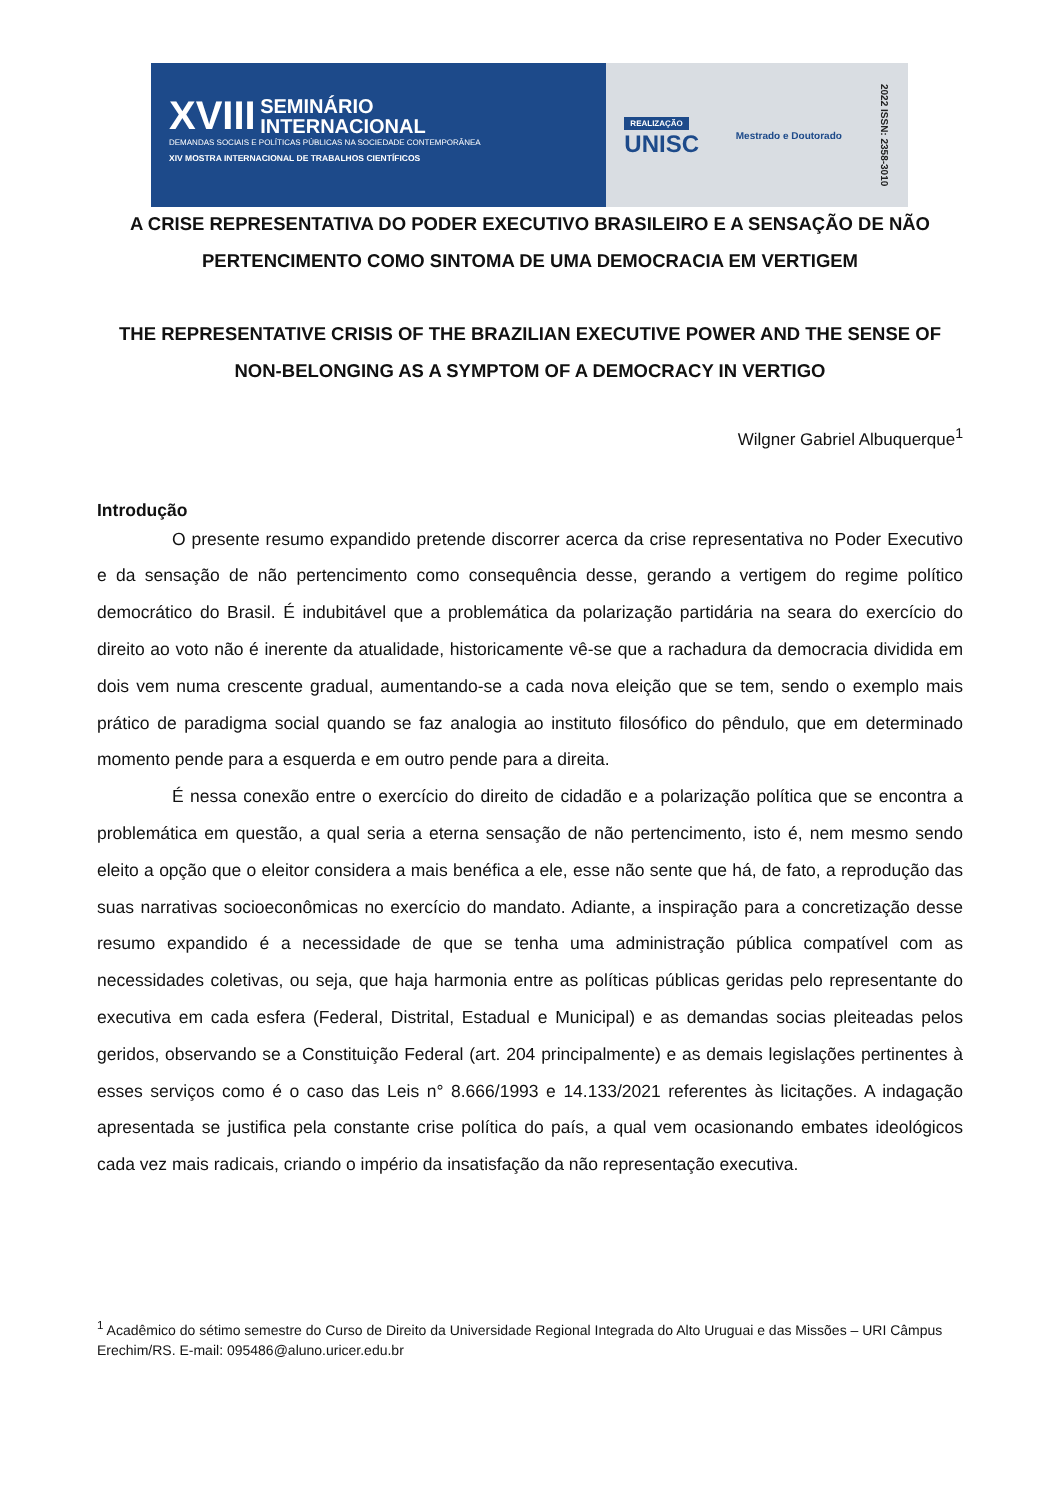XVIII SEMINÁRIO
INTERNACIONAL
DEMANDAS SOCIAIS E POLÍTICAS PÚBLICAS NA SOCIEDADE CONTEMPORÂNEA
XIV MOSTRA INTERNACIONAL DE TRABALHOS CIENTÍFICOS
REALIZAÇÃO
UNISC
Mestrado e Doutorado
2022 ISSN: 2358-3010
A CRISE REPRESENTATIVA DO PODER EXECUTIVO BRASILEIRO E A SENSAÇÃO DE NÃO PERTENCIMENTO COMO SINTOMA DE UMA DEMOCRACIA EM VERTIGEM
THE REPRESENTATIVE CRISIS OF THE BRAZILIAN EXECUTIVE POWER AND THE SENSE OF NON-BELONGING AS A SYMPTOM OF A DEMOCRACY IN VERTIGO
Wilgner Gabriel Albuquerque<sup>1</sup>
Introdução
O presente resumo expandido pretende discorrer acerca da crise representativa no Poder Executivo e da sensação de não pertencimento como consequência desse, gerando a vertigem do regime político democrático do Brasil. É indubitável que a problemática da polarização partidária na seara do exercício do direito ao voto não é inerente da atualidade, historicamente vê-se que a rachadura da democracia dividida em dois vem numa crescente gradual, aumentando-se a cada nova eleição que se tem, sendo o exemplo mais prático de paradigma social quando se faz analogia ao instituto filosófico do pêndulo, que em determinado momento pende para a esquerda e em outro pende para a direita.
É nessa conexão entre o exercício do direito de cidadão e a polarização política que se encontra a problemática em questão, a qual seria a eterna sensação de não pertencimento, isto é, nem mesmo sendo eleito a opção que o eleitor considera a mais benéfica a ele, esse não sente que há, de fato, a reprodução das suas narrativas socioeconômicas no exercício do mandato. Adiante, a inspiração para a concretização desse resumo expandido é a necessidade de que se tenha uma administração pública compatível com as necessidades coletivas, ou seja, que haja harmonia entre as políticas públicas geridas pelo representante do executiva em cada esfera (Federal, Distrital, Estadual e Municipal) e as demandas socias pleiteadas pelos geridos, observando se a Constituição Federal (art. 204 principalmente) e as demais legislações pertinentes à esses serviços como é o caso das Leis n° 8.666/1993 e 14.133/2021 referentes às licitações. A indagação apresentada se justifica pela constante crise política do país, a qual vem ocasionando embates ideológicos cada vez mais radicais, criando o império da insatisfação da não representação executiva.
<sup>1</sup> Acadêmico do sétimo semestre do Curso de Direito da Universidade Regional Integrada do Alto Uruguai e das Missões – URI Câmpus Erechim/RS. E-mail: 095486@aluno.uricer.edu.br